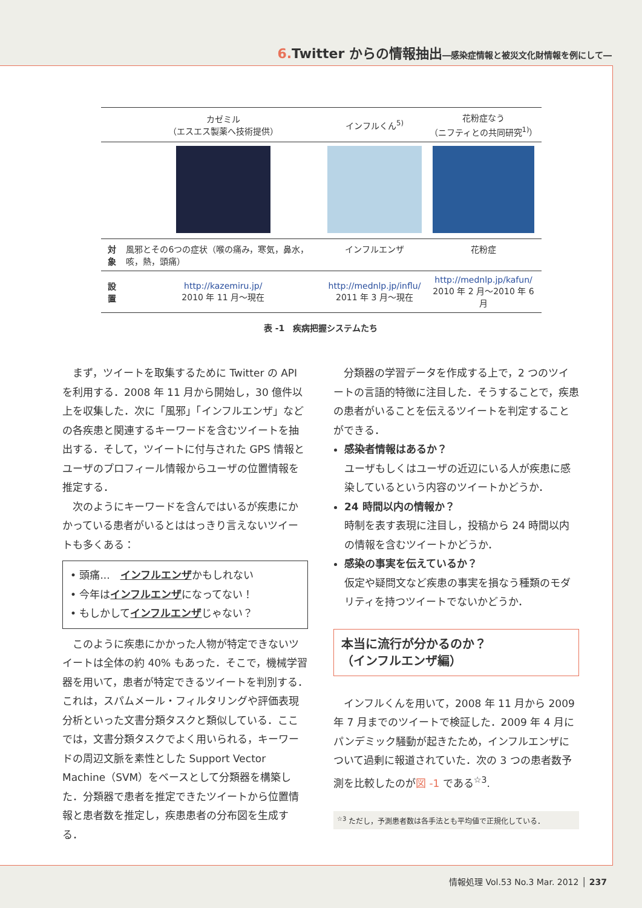6. Twitter からの情報抽出―感染症情報と被災文化財情報を例にして―
| | カゼミル （エスエス製薬へ技術提供） | インフルくん<sup>5)</sup> | 花粉症なう （ニフティとの共同研究<sup>1)</sup>） |
| 対象 | 風邪とその6つの症状（喉の痛み，寒気，鼻水，咳，熱，頭痛） | インフルエンザ | 花粉症 |
| 設置 | http://kazemiru.jp/ 2010 年 11 月～現在 | http://mednlp.jp/influ/ 2011 年 3 月～現在 | http://mednlp.jp/kafun/ 2010 年 2 月～2010 年 6 月 |
表 -1　疾病把握システムたち
まず，ツイートを取集するために Twitter の API を利用する．2008 年 11 月から開始し，30 億件以上を収集した．次に「風邪」「インフルエンザ」などの各疾患と関連するキーワードを含むツイートを抽出する．そして，ツイートに付与された GPS 情報とユーザのプロフィール情報からユーザの位置情報を推定する．
次のようにキーワードを含んではいるが疾患にかかっている患者がいるとははっきり言えないツイートも多くある：
• 頭痛...　インフルエンザかもしれない
• 今年はインフルエンザになってない！
• もしかしてインフルエンザじゃない？
このように疾患にかかった人物が特定できないツイートは全体の約 40% もあった．そこで，機械学習器を用いて，患者が特定できるツイートを判別する．これは，スパムメール・フィルタリングや評価表現分析といった文書分類タスクと類似している．ここでは，文書分類タスクでよく用いられる，キーワードの周辺文脈を素性とした Support Vector Machine（SVM）をベースとして分類器を構築した．分類器で患者を推定できたツイートから位置情報と患者数を推定し，疾患患者の分布図を生成する．
分類器の学習データを作成する上で，2 つのツイートの言語的特徴に注目した．そうすることで，疾患の患者がいることを伝えるツイートを判定することができる．
感染者情報はあるか？
ユーザもしくはユーザの近辺にいる人が疾患に感染しているという内容のツイートかどうか．
24 時間以内の情報か？
時制を表す表現に注目し，投稿から 24 時間以内の情報を含むツイートかどうか．
感染の事実を伝えているか？
仮定や疑問文など疾患の事実を損なう種類のモダリティを持つツイートでないかどうか．
本当に流行が分かるのか？
（インフルエンザ編）
インフルくんを用いて，2008 年 11 月から 2009 年 7 月までのツイートで検証した．2009 年 4 月にパンデミック騒動が起きたため，インフルエンザについて過剰に報道されていた．次の 3 つの患者数予測を比較したのが図 -1 である<sup>☆3</sup>.
<sup>☆3</sup> ただし，予測患者数は各手法とも平均値で正規化している．
情報処理 Vol.53 No.3 Mar. 2012 │ 237